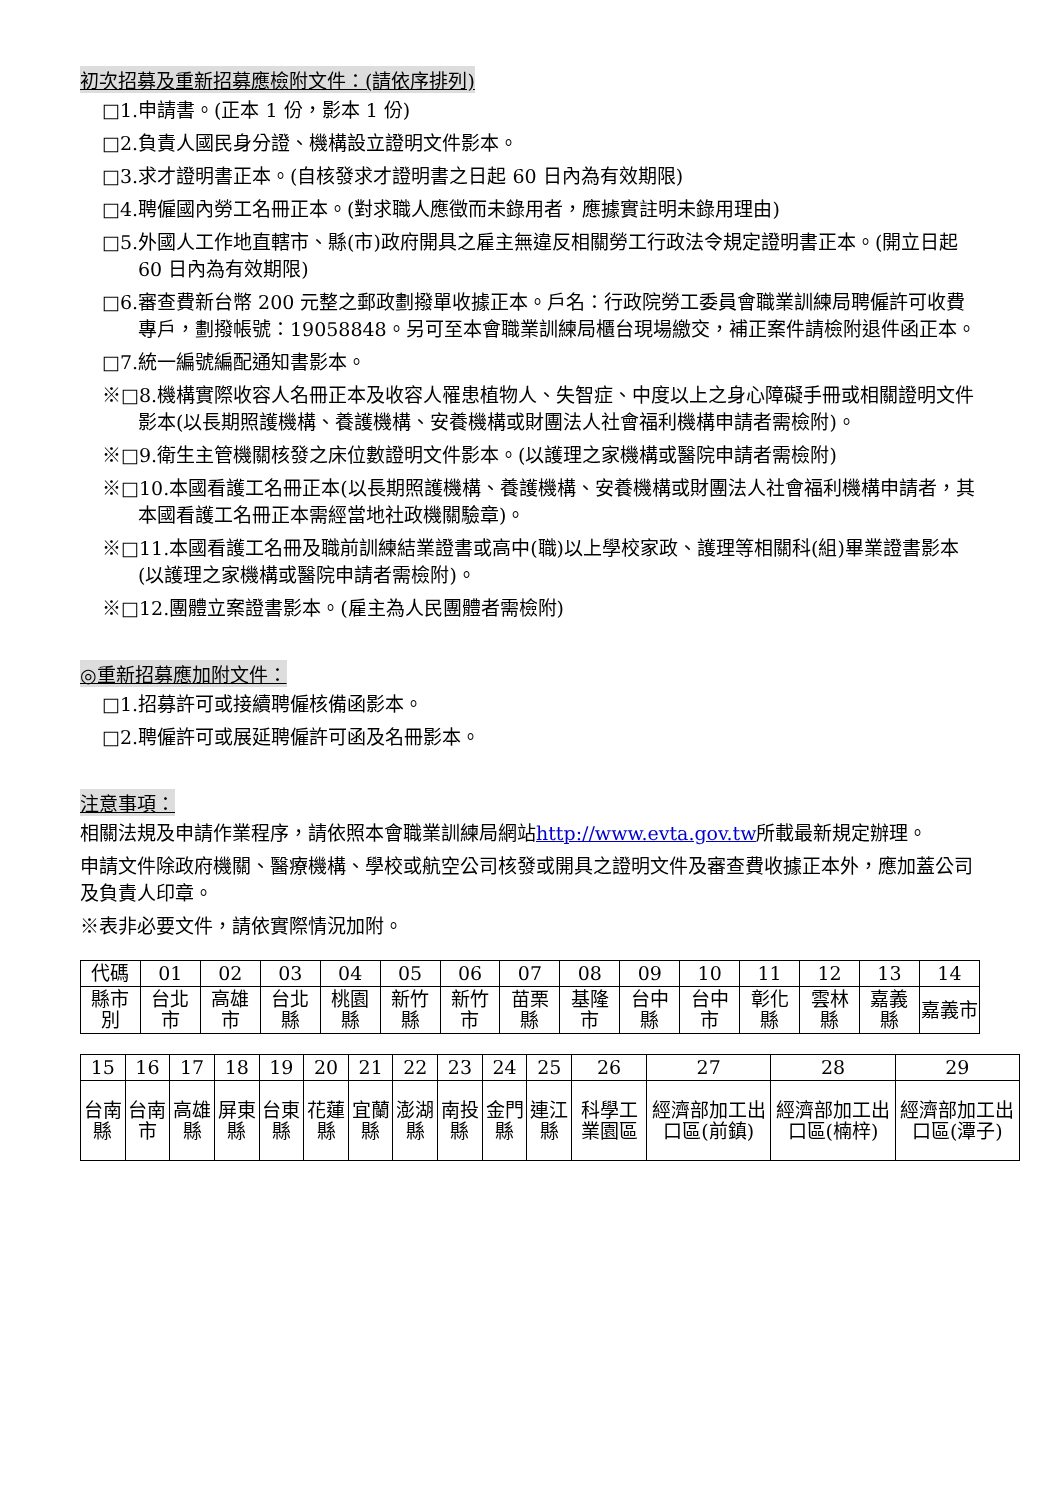初次招募及重新招募應檢附文件：(請依序排列)
□1.申請書。(正本 1 份，影本 1 份)
□2.負責人國民身分證、機構設立證明文件影本。
□3.求才證明書正本。(自核發求才證明書之日起 60 日內為有效期限)
□4.聘僱國內勞工名冊正本。(對求職人應徵而未錄用者，應據實註明未錄用理由)
□5.外國人工作地直轄市、縣(市)政府開具之雇主無違反相關勞工行政法令規定證明書正本。(開立日起 60 日內為有效期限)
□6.審查費新台幣 200 元整之郵政劃撥單收據正本。戶名：行政院勞工委員會職業訓練局聘僱許可收費專戶，劃撥帳號：19058848。另可至本會職業訓練局櫃台現場繳交，補正案件請檢附退件函正本。
□7.統一編號編配通知書影本。
※□8.機構實際收容人名冊正本及收容人罹患植物人、失智症、中度以上之身心障礙手冊或相關證明文件影本(以長期照護機構、養護機構、安養機構或財團法人社會福利機構申請者需檢附)。
※□9.衛生主管機關核發之床位數證明文件影本。(以護理之家機構或醫院申請者需檢附)
※□10.本國看護工名冊正本(以長期照護機構、養護機構、安養機構或財團法人社會福利機構申請者，其本國看護工名冊正本需經當地社政機關驗章)。
※□11.本國看護工名冊及職前訓練結業證書或高中(職)以上學校家政、護理等相關科(組)畢業證書影本(以護理之家機構或醫院申請者需檢附)。
※□12.團體立案證書影本。(雇主為人民團體者需檢附)
◎重新招募應加附文件：
□1.招募許可或接續聘僱核備函影本。
□2.聘僱許可或展延聘僱許可函及名冊影本。
注意事項：
相關法規及申請作業程序，請依照本會職業訓練局網站http://www.evta.gov.tw所載最新規定辦理。
申請文件除政府機關、醫療機構、學校或航空公司核發或開具之證明文件及審查費收據正本外，應加蓋公司及負責人印章。
※表非必要文件，請依實際情況加附。
| 代碼 | 01 | 02 | 03 | 04 | 05 | 06 | 07 | 08 | 09 | 10 | 11 | 12 | 13 | 14 |
| 縣市別 | 台北市 | 高雄市 | 台北縣 | 桃園縣 | 新竹縣 | 新竹市 | 苗栗縣 | 基隆市 | 台中縣 | 台中市 | 彰化縣 | 雲林縣 | 嘉義縣 | 嘉義市 |
| 15 | 16 | 17 | 18 | 19 | 20 | 21 | 22 | 23 | 24 | 25 | 26 | 27 | 28 | 29 |
| 台南縣 | 台南市 | 高雄縣 | 屏東縣 | 台東縣 | 花蓮縣 | 宜蘭縣 | 澎湖縣 | 南投縣 | 金門縣 | 連江縣 | 科學工業園區 | 經濟部加工出口區(前鎮) | 經濟部加工出口區(楠梓) | 經濟部加工出口區(潭子) |